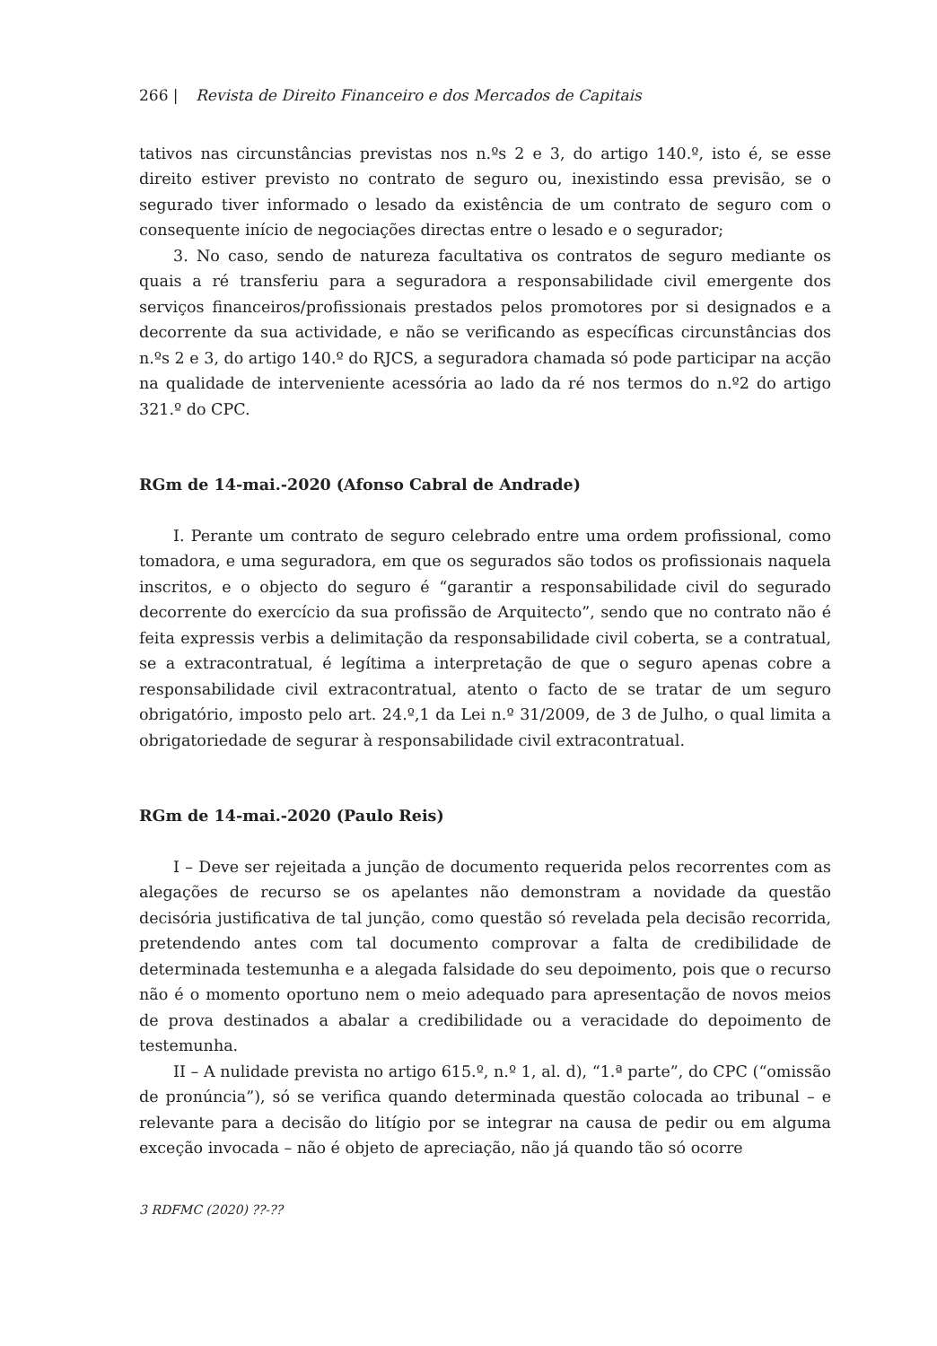266 | Revista de Direito Financeiro e dos Mercados de Capitais
tativos nas circunstâncias previstas nos n.ºs 2 e 3, do artigo 140.º, isto é, se esse direito estiver previsto no contrato de seguro ou, inexistindo essa previsão, se o segurado tiver informado o lesado da existência de um contrato de seguro com o consequente início de negociações directas entre o lesado e o segurador;
3. No caso, sendo de natureza facultativa os contratos de seguro mediante os quais a ré transferiu para a seguradora a responsabilidade civil emergente dos serviços financeiros/profissionais prestados pelos promotores por si designados e a decorrente da sua actividade, e não se verificando as específicas circunstâncias dos n.ºs 2 e 3, do artigo 140.º do RJCS, a seguradora chamada só pode participar na acção na qualidade de interveniente acessória ao lado da ré nos termos do n.º2 do artigo 321.º do CPC.
RGm de 14-mai.-2020 (Afonso Cabral de Andrade)
I. Perante um contrato de seguro celebrado entre uma ordem profissional, como tomadora, e uma seguradora, em que os segurados são todos os profissionais naquela inscritos, e o objecto do seguro é “garantir a responsabilidade civil do segurado decorrente do exercício da sua profissão de Arquitecto”, sendo que no contrato não é feita expressis verbis a delimitação da responsabilidade civil coberta, se a contratual, se a extracontratual, é legítima a interpretação de que o seguro apenas cobre a responsabilidade civil extracontratual, atento o facto de se tratar de um seguro obrigatório, imposto pelo art. 24.º,1 da Lei n.º 31/2009, de 3 de Julho, o qual limita a obrigatoriedade de segurar à responsabilidade civil extracontratual.
RGm de 14-mai.-2020 (Paulo Reis)
I – Deve ser rejeitada a junção de documento requerida pelos recorrentes com as alegações de recurso se os apelantes não demonstram a novidade da questão decisória justificativa de tal junção, como questão só revelada pela decisão recorrida, pretendendo antes com tal documento comprovar a falta de credibilidade de determinada testemunha e a alegada falsidade do seu depoimento, pois que o recurso não é o momento oportuno nem o meio adequado para apresentação de novos meios de prova destinados a abalar a credibilidade ou a veracidade do depoimento de testemunha.
II – A nulidade prevista no artigo 615.º, n.º 1, al. d), “1.ª parte”, do CPC (“omissão de pronúncia”), só se verifica quando determinada questão colocada ao tribunal – e relevante para a decisão do litígio por se integrar na causa de pedir ou em alguma exceção invocada – não é objeto de apreciação, não já quando tão só ocorre
3 RDFMC (2020) ??-??